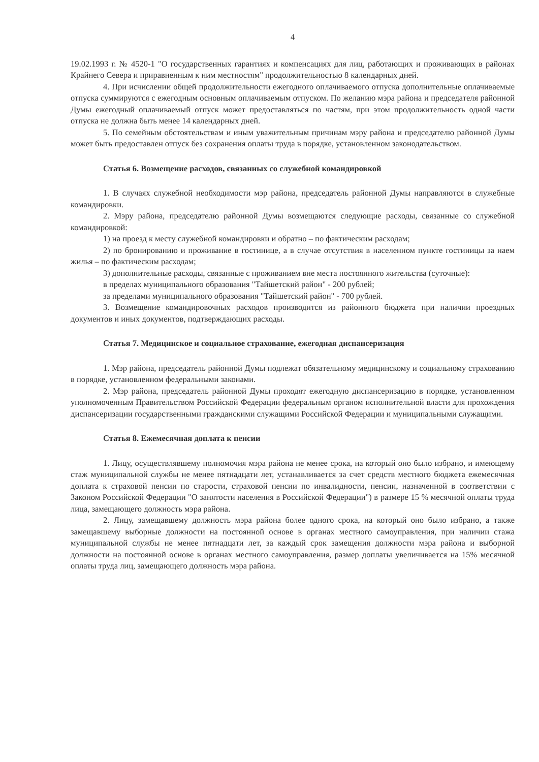4
19.02.1993 г. № 4520-1 "О государственных гарантиях и компенсациях для лиц, работающих и проживающих в районах Крайнего Севера и приравненным к ним местностям" продолжительностью 8 календарных дней.
4. При исчислении общей продолжительности ежегодного оплачиваемого отпуска дополнительные оплачиваемые отпуска суммируются с ежегодным основным оплачиваемым отпуском. По желанию мэра района и председателя районной Думы ежегодный оплачиваемый отпуск может предоставляться по частям, при этом продолжительность одной части отпуска не должна быть менее 14 календарных дней.
5. По семейным обстоятельствам и иным уважительным причинам мэру района и председателю районной Думы может быть предоставлен отпуск без сохранения оплаты труда в порядке, установленном законодательством.
Статья 6. Возмещение расходов, связанных со служебной командировкой
1. В случаях служебной необходимости мэр района, председатель районной Думы направляются в служебные командировки.
2. Мэру района, председателю районной Думы возмещаются следующие расходы, связанные со служебной командировкой:
1) на проезд к месту служебной командировки и обратно – по фактическим расходам;
2) по бронированию и проживание в гостинице, а в случае отсутствия в населенном пункте гостиницы за наем жилья – по фактическим расходам;
3) дополнительные расходы, связанные с проживанием вне места постоянного жительства (суточные):
в пределах муниципального образования "Тайшетский район" - 200 рублей;
за пределами муниципального образования "Тайшетский район" - 700 рублей.
3. Возмещение командировочных расходов производится из районного бюджета при наличии проездных документов и иных документов, подтверждающих расходы.
Статья 7. Медицинское и социальное страхование, ежегодная диспансеризация
1. Мэр района, председатель районной Думы подлежат обязательному медицинскому и социальному страхованию в порядке, установленном федеральными законами.
2. Мэр района, председатель районной Думы проходят ежегодную диспансеризацию в порядке, установленном уполномоченным Правительством Российской Федерации федеральным органом исполнительной власти для прохождения диспансеризации государственными гражданскими служащими Российской Федерации и муниципальными служащими.
Статья 8. Ежемесячная доплата к пенсии
1. Лицу, осуществлявшему полномочия мэра района не менее срока, на который оно было избрано, и имеющему стаж муниципальной службы не менее пятнадцати лет, устанавливается за счет средств местного бюджета ежемесячная доплата к страховой пенсии по старости, страховой пенсии по инвалидности, пенсии, назначенной в соответствии с Законом Российской Федерации "О занятости населения в Российской Федерации") в размере 15 % месячной оплаты труда лица, замещающего должность мэра района.
2. Лицу, замещавшему должность мэра района более одного срока, на который оно было избрано, а также замещавшему выборные должности на постоянной основе в органах местного самоуправления, при наличии стажа муниципальной службы не менее пятнадцати лет, за каждый срок замещения должности мэра района и выборной должности на постоянной основе в органах местного самоуправления, размер доплаты увеличивается на 15% месячной оплаты труда лиц, замещающего должность мэра района.